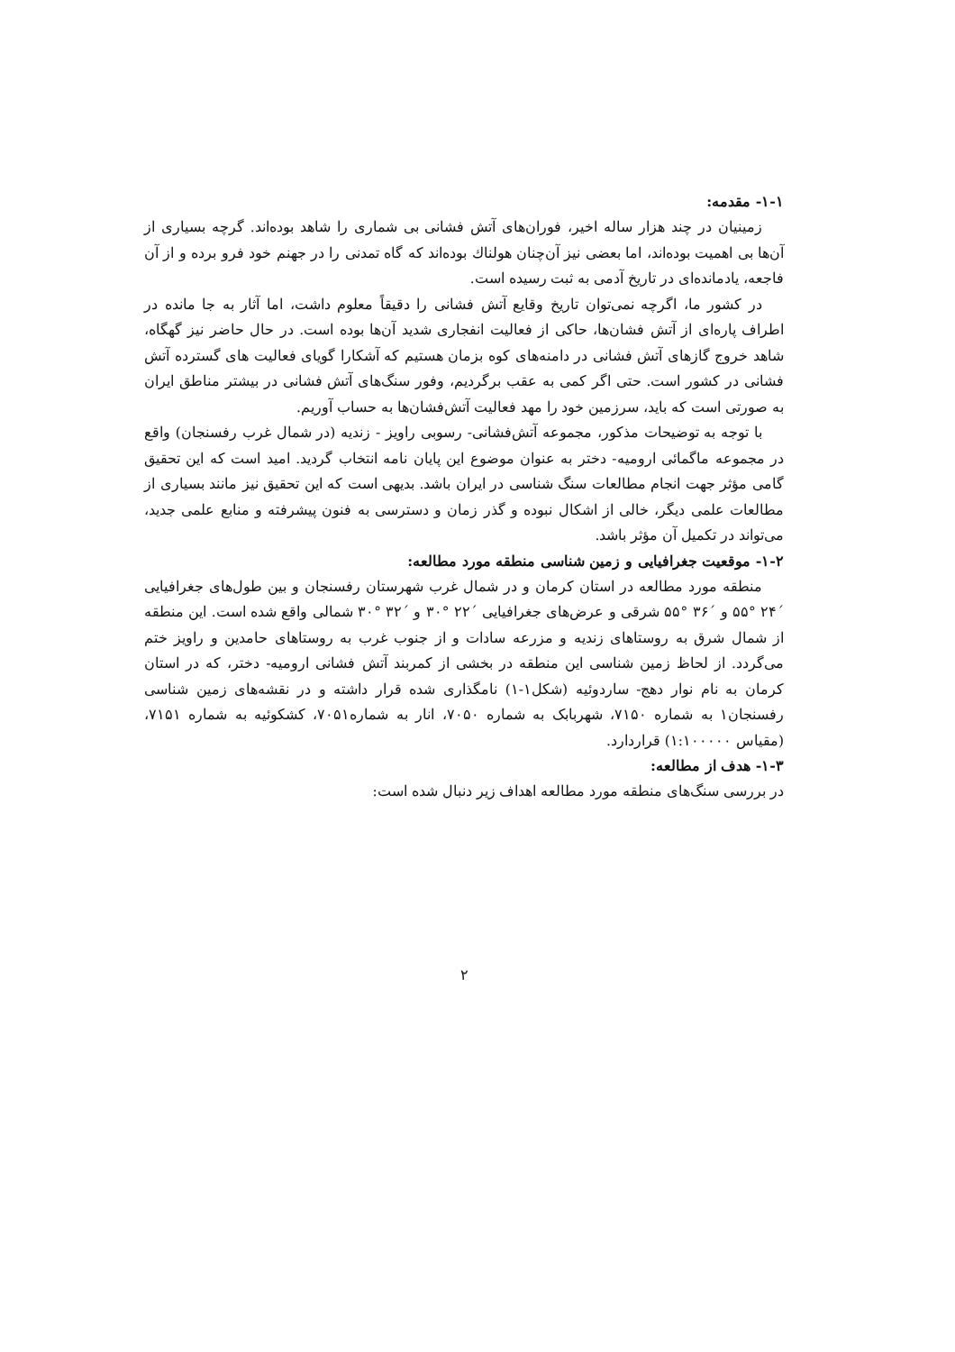۱-۱- مقدمه:
زمینیان در چند هزار ساله اخیر، فوران‌های آتش فشانی بی شماری را شاهد بوده‌اند. گرچه بسیاری از آن‌ها بی اهمیت بوده‌اند، اما بعضی نیز آن‌چنان هولناك بوده‌اند که گاه تمدنی را در جهنم خود فرو برده و از آن فاجعه، یادمانده‌ای در تاریخ آدمی به ثبت رسیده است.
در کشور ما، اگرچه نمی‌توان تاریخ وقایع آتش فشانی را دقیقاً معلوم داشت، اما آثار به جا مانده در اطراف پاره‌ای از آتش فشان‌ها، حاکی از فعالیت انفجاری شدید آن‌ها بوده است. در حال حاضر نیز گهگاه، شاهد خروج گازهای آتش فشانی در دامنه‌های کوه بزمان هستیم که آشکارا گویای فعالیت های گسترده آتش فشانی در کشور است. حتی اگر کمی به عقب برگردیم، وفور سنگ‌های آتش فشانی در بیشتر مناطق ایران به صورتی است که باید، سرزمین خود را مهد فعالیت آتش‌فشان‌ها به حساب آوریم.
با توجه به توضیحات مذکور، مجموعه آتش‌فشانی- رسوبی راویز - زندیه (در شمال غرب رفسنجان) واقع در مجموعه ماگمائی ارومیه- دختر به عنوان موضوع این پایان نامه انتخاب گردید. امید است که این تحقیق گامی مؤثر جهت انجام مطالعات سنگ شناسی در ایران باشد. بدیهی است که این تحقیق نیز مانند بسیاری از مطالعات علمی دیگر، خالی از اشکال نبوده و گذر زمان و دسترسی به فنون پیشرفته و منابع علمی جدید، می‌تواند در تکمیل آن مؤثر باشد.
۱-۲- موقعیت جغرافیایی و زمین شناسی منطقه مورد مطالعه:
منطقه مورد مطالعه در استان کرمان و در شمال غرب شهرستان رفسنجان و بین طول‌های جغرافیایی ´۲۴ °۵۵ و ´۳۶ °۵۵ شرقی و عرض‌های جغرافیایی ´۲۲ °۳۰ و ´۳۲ °۳۰ شمالی واقع شده است. این منطقه از شمال شرق به روستاهای زندیه و مزرعه سادات و از جنوب غرب به روستاهای حامدین و راویز ختم می‌گردد. از لحاظ زمین شناسی این منطقه در بخشی از کمربند آتش فشانی ارومیه- دختر، که در استان کرمان به نام نوار دهج- ساردوئیه (شکل۱-۱) نامگذاری شده قرار داشته و در نقشه‌های زمین شناسی رفسنجان۱ به شماره ۷۱۵۰، شهربابک به شماره ۷۰۵۰، انار به شماره۷۰۵۱، کشکوئیه به شماره ۷۱۵۱، (مقیاس ۱:۱۰۰۰۰۰) قراردارد.
۱-۳- هدف از مطالعه:
در بررسی سنگ‌های منطقه مورد مطالعه اهداف زیر دنبال شده است:
۲